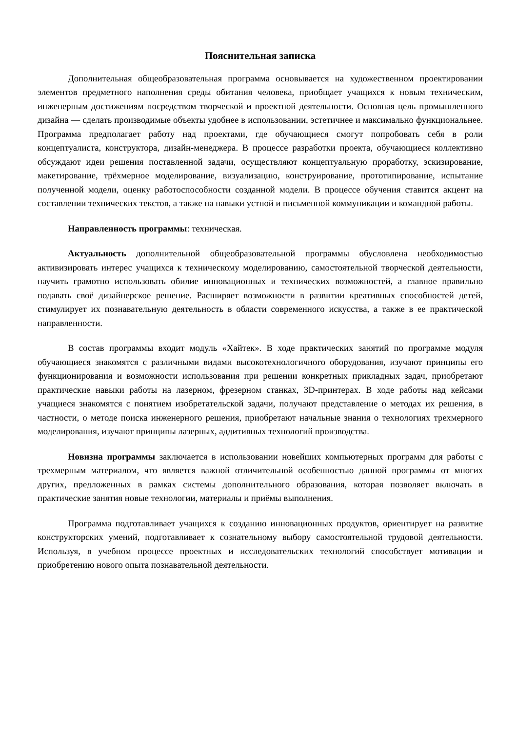Пояснительная записка
Дополнительная общеобразовательная программа основывается на художественном проектировании элементов предметного наполнения среды обитания человека, приобщает учащихся к новым техническим, инженерным достижениям посредством творческой и проектной деятельности. Основная цель промышленного дизайна — сделать производимые объекты удобнее в использовании, эстетичнее и максимально функциональнее. Программа предполагает работу над проектами, где обучающиеся смогут попробовать себя в роли концептуалиста, конструктора, дизайн-менеджера. В процессе разработки проекта, обучающиеся коллективно обсуждают идеи решения поставленной задачи, осуществляют концептуальную проработку, эскизирование, макетирование, трёхмерное моделирование, визуализацию, конструирование, прототипирование, испытание полученной модели, оценку работоспособности созданной модели. В процессе обучения ставится акцент на составлении технических текстов, а также на навыки устной и письменной коммуникации и командной работы.
Направленность программы: техническая.
Актуальность дополнительной общеобразовательной программы обусловлена необходимостью активизировать интерес учащихся к техническому моделированию, самостоятельной творческой деятельности, научить грамотно использовать обилие инновационных и технических возможностей, а главное правильно подавать своё дизайнерское решение. Расширяет возможности в развитии креативных способностей детей, стимулирует их познавательную деятельность в области современного искусства, а также в ее практической направленности.
В состав программы входит модуль «Хайтек». В ходе практических занятий по программе модуля обучающиеся знакомятся с различными видами высокотехнологичного оборудования, изучают принципы его функционирования и возможности использования при решении конкретных прикладных задач, приобретают практические навыки работы на лазерном, фрезерном станках, 3D-принтерах. В ходе работы над кейсами учащиеся знакомятся с понятием изобретательской задачи, получают представление о методах их решения, в частности, о методе поиска инженерного решения, приобретают начальные знания о технологиях трехмерного моделирования, изучают принципы лазерных, аддитивных технологий производства.
Новизна программы заключается в использовании новейших компьютерных программ для работы с трехмерным материалом, что является важной отличительной особенностью данной программы от многих других, предложенных в рамках системы дополнительного образования, которая позволяет включать в практические занятия новые технологии, материалы и приёмы выполнения.
Программа подготавливает учащихся к созданию инновационных продуктов, ориентирует на развитие конструкторских умений, подготавливает к сознательному выбору самостоятельной трудовой деятельности. Используя, в учебном процессе проектных и исследовательских технологий способствует мотивации и приобретению нового опыта познавательной деятельности.